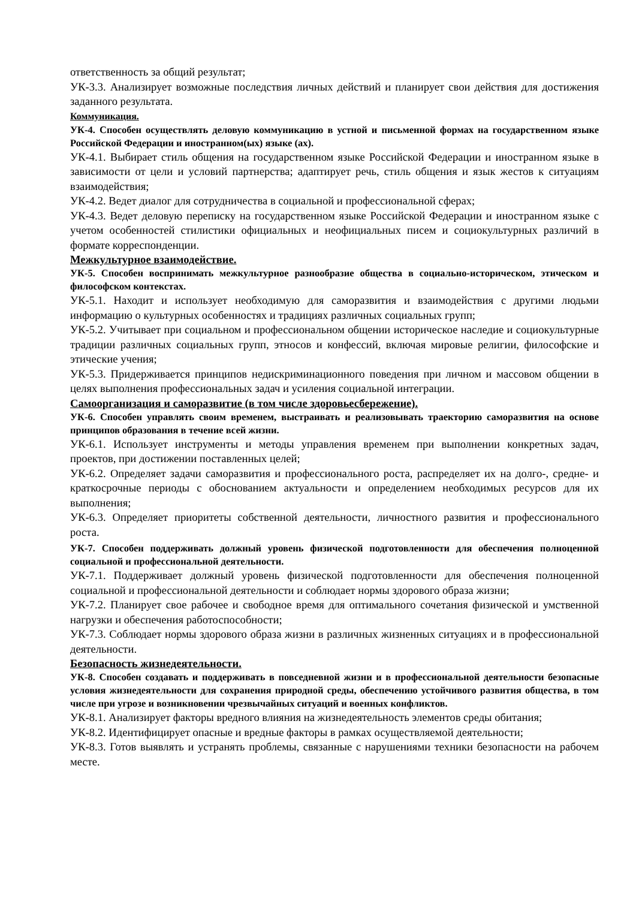ответственность за общий результат;
УК-3.3. Анализирует возможные последствия личных действий и планирует свои действия для достижения заданного результата.
Коммуникация.
УК-4. Способен осуществлять деловую коммуникацию в устной и письменной формах на государственном языке Российской Федерации и иностранном(ых) языке (ах).
УК-4.1. Выбирает стиль общения на государственном языке Российской Федерации и иностранном языке в зависимости от цели и условий партнерства; адаптирует речь, стиль общения и язык жестов к ситуациям взаимодействия;
УК-4.2. Ведет диалог для сотрудничества в социальной и профессиональной сферах;
УК-4.3. Ведет деловую переписку на государственном языке Российской Федерации и иностранном языке с учетом особенностей стилистики официальных и неофициальных писем и социокультурных различий в формате корреспонденции.
Межкультурное взаимодействие.
УК-5. Способен воспринимать межкультурное разнообразие общества в социально-историческом, этическом и философском контекстах.
УК-5.1. Находит и использует необходимую для саморазвития и взаимодействия с другими людьми информацию о культурных особенностях и традициях различных социальных групп;
УК-5.2. Учитывает при социальном и профессиональном общении историческое наследие и социокультурные традиции различных социальных групп, этносов и конфессий, включая мировые религии, философские и этические учения;
УК-5.3. Придерживается принципов недискриминационного поведения при личном и массовом общении в целях выполнения профессиональных задач и усиления социальной интеграции.
Самоорганизация и саморазвитие (в том числе здоровьесбережение).
УК-6. Способен управлять своим временем, выстраивать и реализовывать траекторию саморазвития на основе принципов образования в течение всей жизни.
УК-6.1. Использует инструменты и методы управления временем при выполнении конкретных задач, проектов, при достижении поставленных целей;
УК-6.2. Определяет задачи саморазвития и профессионального роста, распределяет их на долго-, средне- и краткосрочные периоды с обоснованием актуальности и определением необходимых ресурсов для их выполнения;
УК-6.3. Определяет приоритеты собственной деятельности, личностного развития и профессионального роста.
УК-7. Способен поддерживать должный уровень физической подготовленности для обеспечения полноценной социальной и профессиональной деятельности.
УК-7.1. Поддерживает должный уровень физической подготовленности для обеспечения полноценной социальной и профессиональной деятельности и соблюдает нормы здорового образа жизни;
УК-7.2. Планирует свое рабочее и свободное время для оптимального сочетания физической и умственной нагрузки и обеспечения работоспособности;
УК-7.3. Соблюдает нормы здорового образа жизни в различных жизненных ситуациях и в профессиональной деятельности.
Безопасность жизнедеятельности.
УК-8. Способен создавать и поддерживать в повседневной жизни и в профессиональной деятельности безопасные условия жизнедеятельности для сохранения природной среды, обеспечению устойчивого развития общества, в том числе при угрозе и возникновении чрезвычайных ситуаций и военных конфликтов.
УК-8.1. Анализирует факторы вредного влияния на жизнедеятельность элементов среды обитания;
УК-8.2. Идентифицирует опасные и вредные факторы в рамках осуществляемой деятельности;
УК-8.3. Готов выявлять и устранять проблемы, связанные с нарушениями техники безопасности на рабочем месте.